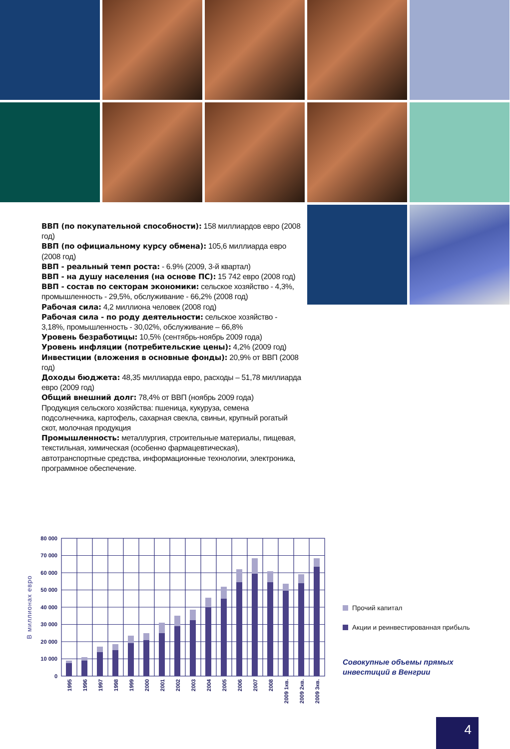ВВП (по покупательной способности): 158 миллиардов евро (2008 год)
ВВП (по официальному курсу обмена): 105,6 миллиарда евро (2008 год)
ВВП - реальный темп роста: - 6.9% (2009, 3-й квартал)
ВВП - на душу населения (на основе ПС): 15 742 евро (2008 год)
ВВП - состав по секторам экономики: сельское хозяйство - 4,3%, промышленность - 29,5%, обслуживание - 66,2% (2008 год)
Рабочая сила: 4,2 миллиона человек (2008 год)
Рабочая сила - по роду деятельности: сельское хозяйство - 3,18%, промышленность - 30,02%, обслуживание – 66,8%
Уровень безработицы: 10,5% (сентябрь-ноябрь 2009 года)
Уровень инфляции (потребительские цены): 4,2% (2009 год)
Инвестиции (вложения в основные фонды): 20,9% от ВВП (2008 год)
Доходы бюджета: 48,35 миллиарда евро, расходы – 51,78 миллиарда евро (2009 год)
Общий внешний долг: 78,4% от ВВП (ноябрь 2009 года)
Продукция сельского хозяйства: пшеница, кукуруза, семена подсолнечника, картофель, сахарная свекла, свиньи, крупный рогатый скот, молочная продукция
Промышленность: металлургия, строительные материалы, пищевая, текстильная, химическая (особенно фармацевтическая), автотранспортные средства, информационные технологии, электроника, программное обеспечение.
80 000
70 000
60 000
50 000
40 000
30 000
20 000
10 000
0
В миллионах евро
1995
1996
1997
1998
1999
2000
2001
2002
2003
2004
2005
2006
2007
2008
2009 1кв.
2009 2кв.
2009 3кв.
Прочий капитал
Акции и реинвестированная прибыль
Совокупные объемы прямых
инвестиций в Венгрии
4